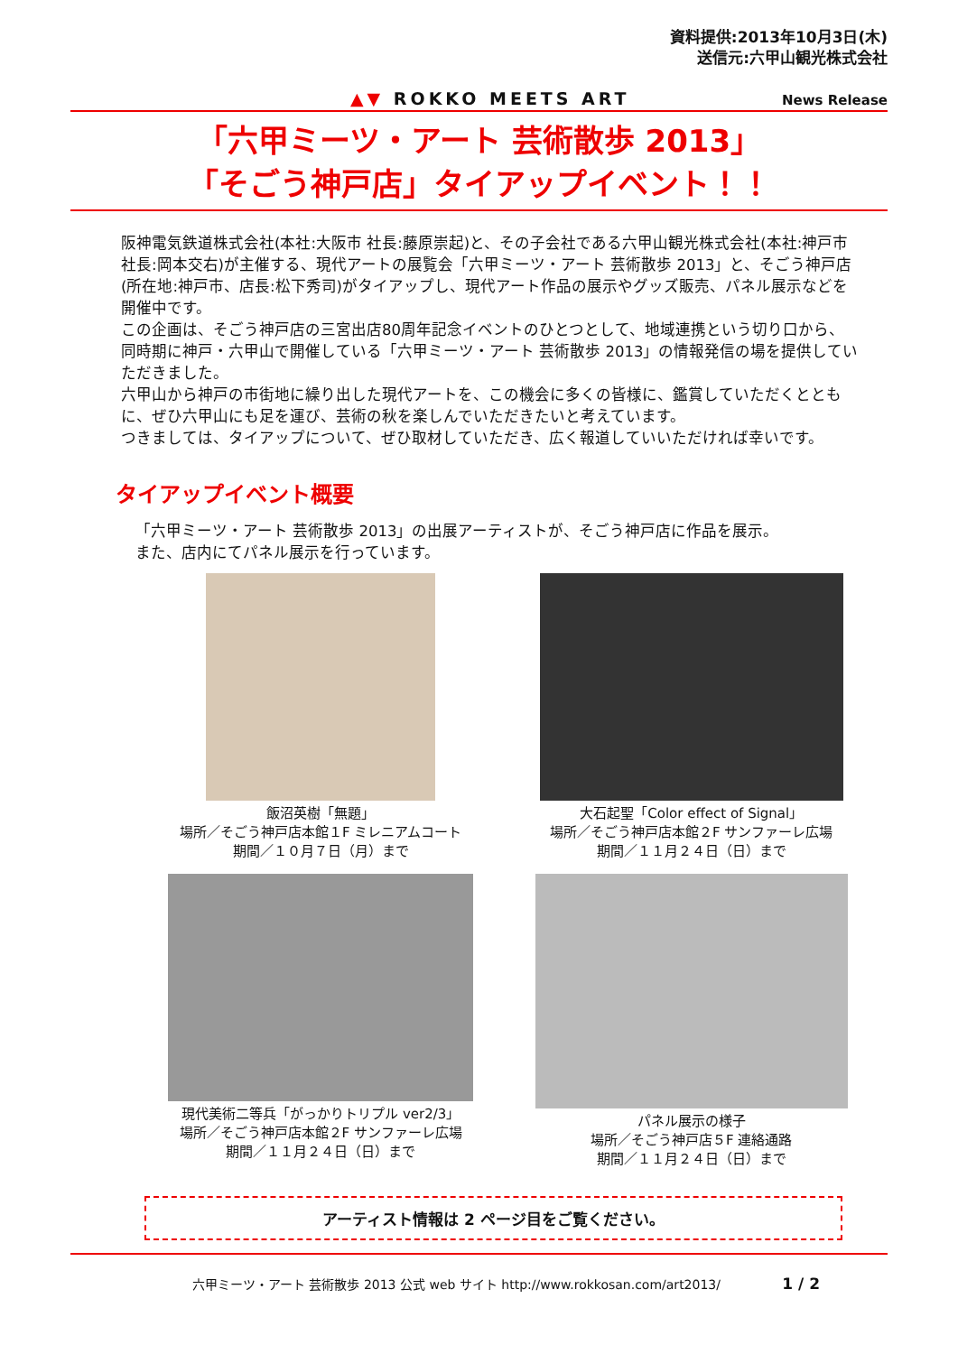資料提供:2013年10月3日(木)
送信元:六甲山観光株式会社
▲▼ ROKKO MEETS ART News Release
「六甲ミーツ・アート 芸術散歩 2013」
「そごう神戸店」タイアップイベント！！
阪神電気鉄道株式会社(本社:大阪市 社長:藤原崇起)と、その子会社である六甲山観光株式会社(本社:神戸市 社長:岡本交右)が主催する、現代アートの展覧会「六甲ミーツ・アート 芸術散歩 2013」と、そごう神戸店(所在地:神戸市、店長:松下秀司)がタイアップし、現代アート作品の展示やグッズ販売、パネル展示などを開催中です。
この企画は、そごう神戸店の三宮出店80周年記念イベントのひとつとして、地域連携という切り口から、同時期に神戸・六甲山で開催している「六甲ミーツ・アート 芸術散歩 2013」の情報発信の場を提供していただきました。
六甲山から神戸の市街地に繰り出した現代アートを、この機会に多くの皆様に、鑑賞していただくとともに、ぜひ六甲山にも足を運び、芸術の秋を楽しんでいただきたいと考えています。
つきましては、タイアップについて、ぜひ取材していただき、広く報道していいただければ幸いです。
タイアップイベント概要
「六甲ミーツ・アート 芸術散歩 2013」の出展アーティストが、そごう神戸店に作品を展示。
また、店内にてパネル展示を行っています。
飯沼英樹「無題」
場所／そごう神戸店本館１F ミレニアムコート
期間／１０月７日（月）まで
大石起聖「Color effect of Signal」
場所／そごう神戸店本館２F サンファーレ広場
期間／１１月２４日（日）まで
現代美術二等兵「がっかりトリプル ver2/3」
場所／そごう神戸店本館２F サンファーレ広場
期間／１１月２４日（日）まで
パネル展示の様子
場所／そごう神戸店５F 連絡通路
期間／１１月２４日（日）まで
アーティスト情報は 2 ページ目をご覧ください。
六甲ミーツ・アート 芸術散歩 2013 公式 web サイト http://www.rokkosan.com/art2013/ 1 / 2